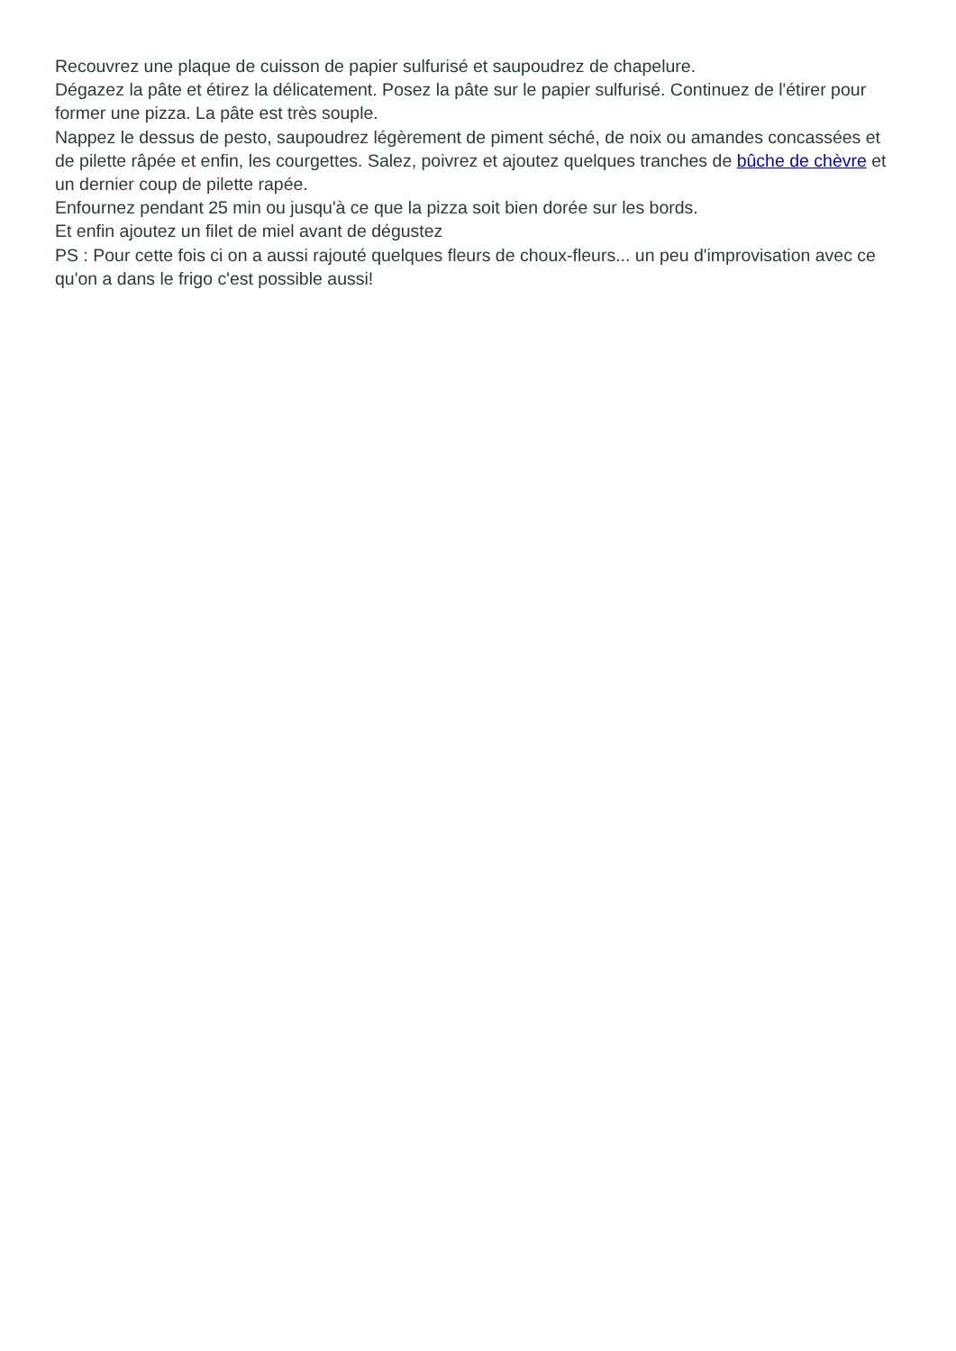Recouvrez une plaque de cuisson de papier sulfurisé et saupoudrez de chapelure.
Dégazez la pâte et étirez la délicatement. Posez la pâte sur le papier sulfurisé. Continuez de l'étirer pour former une pizza. La pâte est très souple.
Nappez le dessus de pesto, saupoudrez légèrement de piment séché, de noix ou amandes concassées et de pilette râpée et enfin, les courgettes. Salez, poivrez et ajoutez quelques tranches de bûche de chèvre et un dernier coup de pilette rapée.
Enfournez pendant 25 min ou jusqu'à ce que la pizza soit bien dorée sur les bords.
Et enfin ajoutez un filet de miel avant de dégustez
PS : Pour cette fois ci on a aussi rajouté quelques fleurs de choux-fleurs... un peu d'improvisation avec ce qu'on a dans le frigo c'est possible aussi!